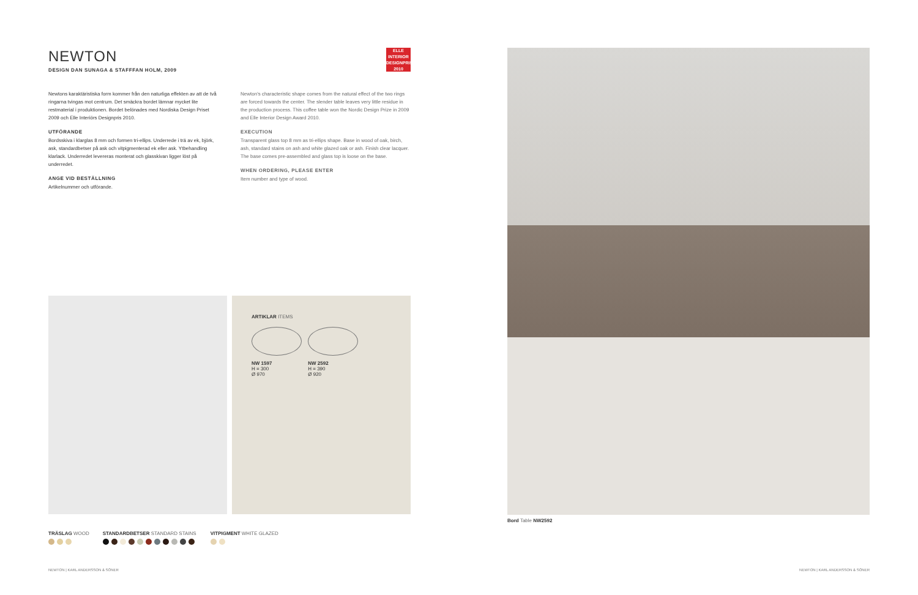NEWTON
DESIGN DAN SUNAGA & STAFFFAN HOLM, 2009
ELLE
INTERIOR
DESIGNPRIS
2010
Newtons karaktäristiska form kommer från den naturliga effekten av att de två ringarna tvingas mot centrum. Det smäckra bordet lämnar mycket lite restmaterial i produktionen. Bordet belönades med Nordiska Design Priset 2009 och Elle Interiörs Designpris 2010.
UTFÖRANDE
Bordsskiva i klarglas 8 mm och formen tri-ellips. Underrede i trä av ek, björk, ask, standardbetser på ask och vitpigmenterad ek eller ask. Ytbehandling klarlack. Underredet levereras monterat och glasskivan ligger löst på underredet.
ANGE VID BESTÄLLNING
Artikelnummer och utförande.
Newton's characteristic shape comes from the natural effect of the two rings are forced towards the center. The slender table leaves very little residue in the production process. This coffee table won the Nordic Design Prize in 2009 and Elle Interior Design Award 2010.
EXECUTION
Transparent glass top 8 mm as tri-ellips shape. Base in wood of oak, birch, ash, standard stains on ash and white glazed oak or ash. Finish clear lacquer. The base comes pre-assembled and glass top is loose on the base.
WHEN ORDERING, PLEASE ENTER
Item number and type of wood.
ARTIKLAR ITEMS
NW 1597
H = 300
Ø 970
NW 2592
H = 390
Ø 920
Bord Table NW2592
TRÄSLAG WOOD STANDARDBETSER STANDARD STAINS VITPIGMENT WHITE GLAZED
NEWTON | KARL ANDERSSON & SÖNER
NEWTON | KARL ANDERSSON & SÖNER